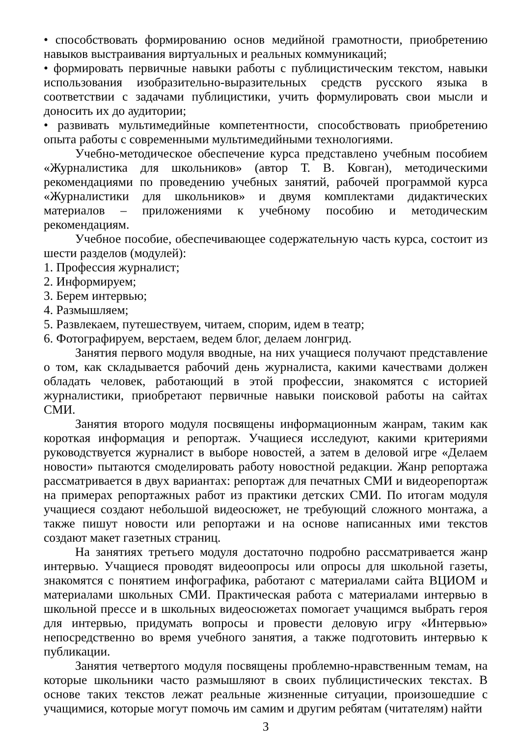• способствовать формированию основ медийной грамотности, приобретению навыков выстраивания виртуальных и реальных коммуникаций;
• формировать первичные навыки работы с публицистическим текстом, навыки использования изобразительно-выразительных средств русского языка в соответствии с задачами публицистики, учить формулировать свои мысли и доносить их до аудитории;
• развивать мультимедийные компетентности, способствовать приобретению опыта работы с современными мультимедийными технологиями.
Учебно-методическое обеспечение курса представлено учебным пособием «Журналистика для школьников» (автор Т. В. Ковган), методическими рекомендациями по проведению учебных занятий, рабочей программой курса «Журналистики для школьников» и двумя комплектами дидактических материалов – приложениями к учебному пособию и методическим рекомендациям.
Учебное пособие, обеспечивающее содержательную часть курса, состоит из шести разделов (модулей):
1. Профессия журналист;
2. Информируем;
3. Берем интервью;
4. Размышляем;
5. Развлекаем, путешествуем, читаем, спорим, идем в театр;
6. Фотографируем, верстаем, ведем блог, делаем лонгрид.
Занятия первого модуля вводные, на них учащиеся получают представление о том, как складывается рабочий день журналиста, какими качествами должен обладать человек, работающий в этой профессии, знакомятся с историей журналистики, приобретают первичные навыки поисковой работы на сайтах СМИ.
Занятия второго модуля посвящены информационным жанрам, таким как короткая информация и репортаж. Учащиеся исследуют, какими критериями руководствуется журналист в выборе новостей, а затем в деловой игре «Делаем новости» пытаются смоделировать работу новостной редакции. Жанр репортажа рассматривается в двух вариантах: репортаж для печатных СМИ и видеорепортаж на примерах репортажных работ из практики детских СМИ. По итогам модуля учащиеся создают небольшой видеосюжет, не требующий сложного монтажа, а также пишут новости или репортажи и на основе написанных ими текстов создают макет газетных страниц.
На занятиях третьего модуля достаточно подробно рассматривается жанр интервью. Учащиеся проводят видеоопросы или опросы для школьной газеты, знакомятся с понятием инфографика, работают с материалами сайта ВЦИОМ и материалами школьных СМИ. Практическая работа с материалами интервью в школьной прессе и в школьных видеосюжетах помогает учащимся выбрать героя для интервью, придумать вопросы и провести деловую игру «Интервью» непосредственно во время учебного занятия, а также подготовить интервью к публикации.
Занятия четвертого модуля посвящены проблемно-нравственным темам, на которые школьники часто размышляют в своих публицистических текстах. В основе таких текстов лежат реальные жизненные ситуации, произошедшие с учащимися, которые могут помочь им самим и другим ребятам (читателям) найти
3